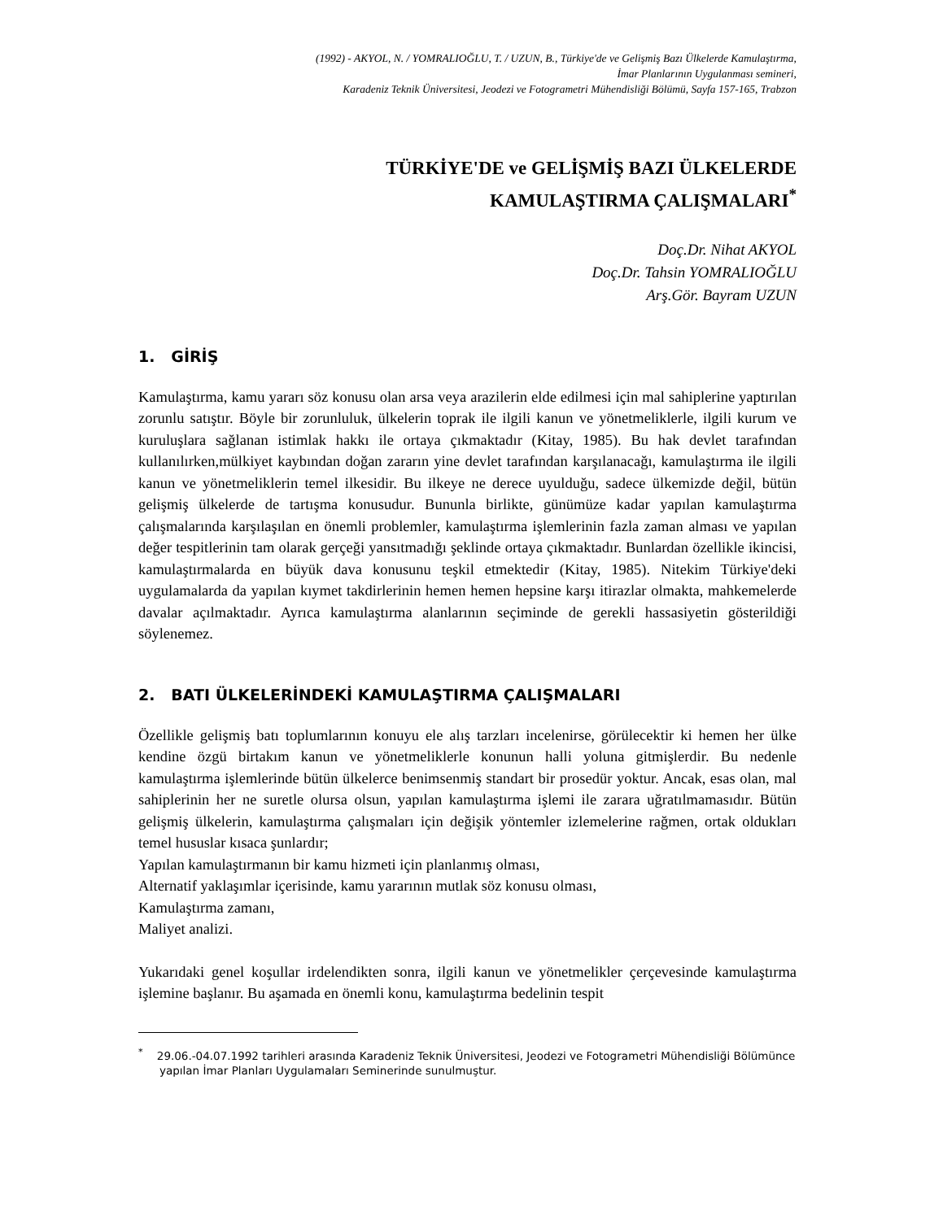(1992) - AKYOL, N. / YOMRALIOĞLU, T. / UZUN, B., Türkiye'de ve Gelişmiş Bazı Ülkelerde Kamulaştırma,
İmar Planlarının Uygulanması semineri,
Karadeniz Teknik Üniversitesi, Jeodezi ve Fotogrametri Mühendisliği Bölümü, Sayfa 157-165, Trabzon
TÜRKİYE'DE ve GELİŞMİŞ BAZI ÜLKELERDE
KAMULAŞTIRMA ÇALIŞMALARI<sup>*</sup>
Doç.Dr. Nihat AKYOL
Doç.Dr. Tahsin YOMRALIOĞLU
Arş.Gör. Bayram UZUN
1. GİRİŞ
Kamulaştırma, kamu yararı söz konusu olan arsa veya arazilerin elde edilmesi için mal sahiplerine yaptırılan zorunlu satıştır. Böyle bir zorunluluk, ülkelerin toprak ile ilgili kanun ve yönetmeliklerle, ilgili kurum ve kuruluşlara sağlanan istimlak hakkı ile ortaya çıkmaktadır (Kitay, 1985). Bu hak devlet tarafından kullanılırken,mülkiyet kaybından doğan zararın yine devlet tarafından karşılanacağı, kamulaştırma ile ilgili kanun ve yönetmeliklerin temel ilkesidir. Bu ilkeye ne derece uyulduğu, sadece ülkemizde değil, bütün gelişmiş ülkelerde de tartışma konusudur. Bununla birlikte, günümüze kadar yapılan kamulaştırma çalışmalarında karşılaşılan en önemli problemler, kamulaştırma işlemlerinin fazla zaman alması ve yapılan değer tespitlerinin tam olarak gerçeği yansıtmadığı şeklinde ortaya çıkmaktadır. Bunlardan özellikle ikincisi, kamulaştırmalarda en büyük dava konusunu teşkil etmektedir (Kitay, 1985). Nitekim Türkiye'deki uygulamalarda da yapılan kıymet takdirlerinin hemen hemen hepsine karşı itirazlar olmakta, mahkemelerde davalar açılmaktadır. Ayrıca kamulaştırma alanlarının seçiminde de gerekli hassasiyetin gösterildiği söylenemez.
2. BATI ÜLKELERİNDEKİ KAMULAŞTIRMA ÇALIŞMALARI
Özellikle gelişmiş batı toplumlarının konuyu ele alış tarzları incelenirse, görülecektir ki hemen her ülke kendine özgü birtakım kanun ve yönetmeliklerle konunun halli yoluna gitmişlerdir. Bu nedenle kamulaştırma işlemlerinde bütün ülkelerce benimsenmiş standart bir prosedür yoktur. Ancak, esas olan, mal sahiplerinin her ne suretle olursa olsun, yapılan kamulaştırma işlemi ile zarara uğratılmamasıdır. Bütün gelişmiş ülkelerin, kamulaştırma çalışmaları için değişik yöntemler izlemelerine rağmen, ortak oldukları temel hususlar kısaca şunlardır;
Yapılan kamulaştırmanın bir kamu hizmeti için planlanmış olması,
Alternatif yaklaşımlar içerisinde, kamu yararının mutlak söz konusu olması,
Kamulaştırma zamanı,
Maliyet analizi.
Yukarıdaki genel koşullar irdelendikten sonra, ilgili kanun ve yönetmelikler çerçevesinde kamulaştırma işlemine başlanır. Bu aşamada en önemli konu, kamulaştırma bedelinin tespit
<sup>*</sup> 29.06.-04.07.1992 tarihleri arasında Karadeniz Teknik Üniversitesi, Jeodezi ve Fotogrametri Mühendisliği Bölümünce yapılan İmar Planları Uygulamaları Seminerinde sunulmuştur.